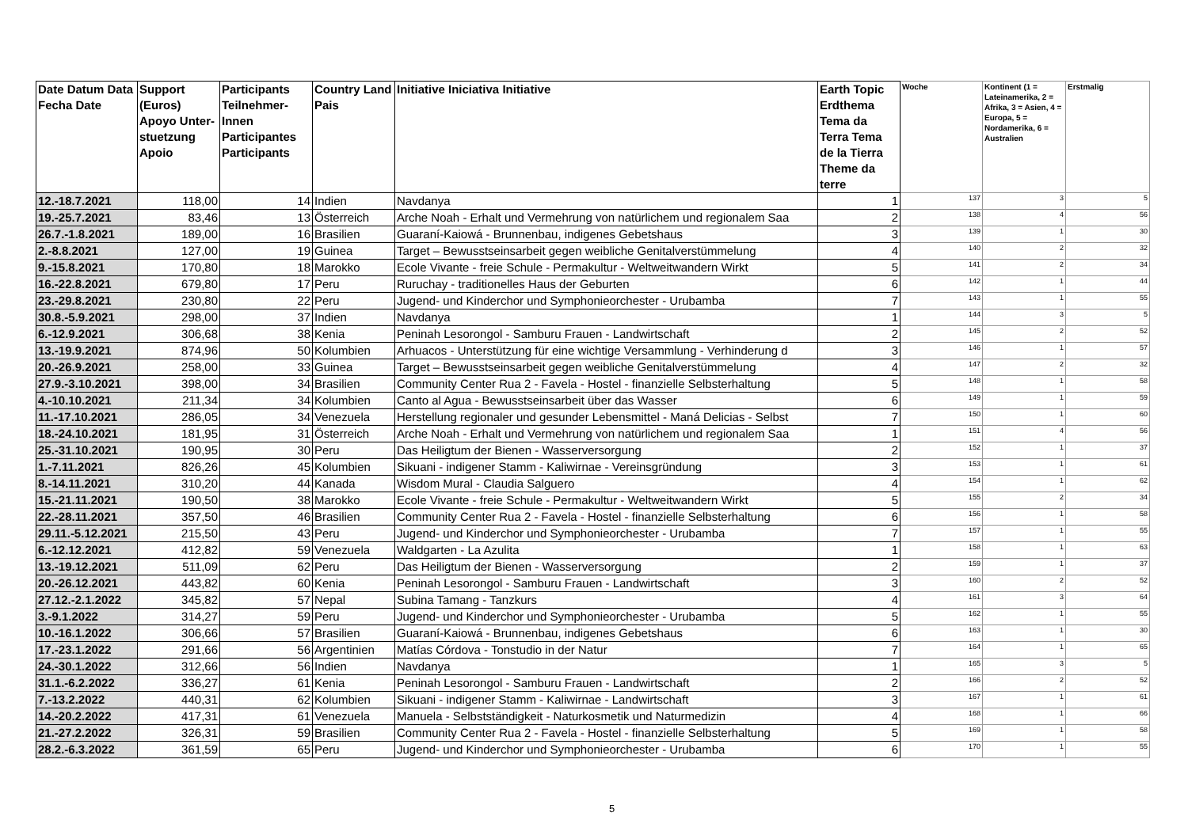| Date Datum Data Fecha Date | Support (Euros) Apoyo Unter-stuetzung Apoio | Participants Teilnehmer-Innen Participantes Participants | Country Land Pais | Initiative Iniciativa Initiative | Earth Topic Erdthema Tema da Terra Tema de la Tierra Theme da terre | Woche | Kontinent (1 = Lateinamerika, 2 = Afrika, 3 = Asien, 4 = Europa, 5 = Nordamerika, 6 = Australien | Erstmalig |
| --- | --- | --- | --- | --- | --- | --- | --- | --- |
| 12.-18.7.2021 | 118,00 | 14 | Indien | Navdanya | 1 | 137 | 3 | 5 |
| 19.-25.7.2021 | 83,46 | 13 | Österreich | Arche Noah - Erhalt und Vermehrung von natürlichem und regionalem Saa | 2 | 138 | 4 | 56 |
| 26.7.-1.8.2021 | 189,00 | 16 | Brasilien | Guaraní-Kaiowá - Brunnenbau, indigenes Gebetshaus | 3 | 139 | 1 | 30 |
| 2.-8.8.2021 | 127,00 | 19 | Guinea | Target – Bewusstseinsarbeit gegen weibliche Genitalverstümmelung | 4 | 140 | 2 | 32 |
| 9.-15.8.2021 | 170,80 | 18 | Marokko | Ecole Vivante - freie Schule - Permakultur - Weltweitwandern Wirkt | 5 | 141 | 2 | 34 |
| 16.-22.8.2021 | 679,80 | 17 | Peru | Ruruchay - traditionelles Haus der Geburten | 6 | 142 | 1 | 44 |
| 23.-29.8.2021 | 230,80 | 22 | Peru | Jugend- und Kinderchor und Symphonieorchester - Urubamba | 7 | 143 | 1 | 55 |
| 30.8.-5.9.2021 | 298,00 | 37 | Indien | Navdanya | 1 | 144 | 3 | 5 |
| 6.-12.9.2021 | 306,68 | 38 | Kenia | Peninah Lesorongol - Samburu Frauen - Landwirtschaft | 2 | 145 | 2 | 52 |
| 13.-19.9.2021 | 874,96 | 50 | Kolumbien | Arhuacos - Unterstützung für eine wichtige Versammlung - Verhinderung d | 3 | 146 | 1 | 57 |
| 20.-26.9.2021 | 258,00 | 33 | Guinea | Target – Bewusstseinsarbeit gegen weibliche Genitalverstümmelung | 4 | 147 | 2 | 32 |
| 27.9.-3.10.2021 | 398,00 | 34 | Brasilien | Community Center Rua 2 - Favela - Hostel - finanzielle Selbsterhaltung | 5 | 148 | 1 | 58 |
| 4.-10.10.2021 | 211,34 | 34 | Kolumbien | Canto al Agua - Bewusstseinsarbeit über das Wasser | 6 | 149 | 1 | 59 |
| 11.-17.10.2021 | 286,05 | 34 | Venezuela | Herstellung regionaler und gesunder Lebensmittel - Maná Delicias - Selbst | 7 | 150 | 1 | 60 |
| 18.-24.10.2021 | 181,95 | 31 | Österreich | Arche Noah - Erhalt und Vermehrung von natürlichem und regionalem Saa | 1 | 151 | 4 | 56 |
| 25.-31.10.2021 | 190,95 | 30 | Peru | Das Heiligtum der Bienen - Wasserversorgung | 2 | 152 | 1 | 37 |
| 1.-7.11.2021 | 826,26 | 45 | Kolumbien | Sikuani - indigener Stamm - Kaliwirnae - Vereinsgründung | 3 | 153 | 1 | 61 |
| 8.-14.11.2021 | 310,20 | 44 | Kanada | Wisdom Mural - Claudia Salguero | 4 | 154 | 1 | 62 |
| 15.-21.11.2021 | 190,50 | 38 | Marokko | Ecole Vivante - freie Schule - Permakultur - Weltweitwandern Wirkt | 5 | 155 | 2 | 34 |
| 22.-28.11.2021 | 357,50 | 46 | Brasilien | Community Center Rua 2 - Favela - Hostel - finanzielle Selbsterhaltung | 6 | 156 | 1 | 58 |
| 29.11.-5.12.2021 | 215,50 | 43 | Peru | Jugend- und Kinderchor und Symphonieorchester - Urubamba | 7 | 157 | 1 | 55 |
| 6.-12.12.2021 | 412,82 | 59 | Venezuela | Waldgarten - La Azulita | 1 | 158 | 1 | 63 |
| 13.-19.12.2021 | 511,09 | 62 | Peru | Das Heiligtum der Bienen - Wasserversorgung | 2 | 159 | 1 | 37 |
| 20.-26.12.2021 | 443,82 | 60 | Kenia | Peninah Lesorongol - Samburu Frauen - Landwirtschaft | 3 | 160 | 2 | 52 |
| 27.12.-2.1.2022 | 345,82 | 57 | Nepal | Subina Tamang - Tanzkurs | 4 | 161 | 3 | 64 |
| 3.-9.1.2022 | 314,27 | 59 | Peru | Jugend- und Kinderchor und Symphonieorchester - Urubamba | 5 | 162 | 1 | 55 |
| 10.-16.1.2022 | 306,66 | 57 | Brasilien | Guaraní-Kaiowá - Brunnenbau, indigenes Gebetshaus | 6 | 163 | 1 | 30 |
| 17.-23.1.2022 | 291,66 | 56 | Argentinien | Matías Córdova - Tonstudio in der Natur | 7 | 164 | 1 | 65 |
| 24.-30.1.2022 | 312,66 | 56 | Indien | Navdanya | 1 | 165 | 3 | 5 |
| 31.1.-6.2.2022 | 336,27 | 61 | Kenia | Peninah Lesorongol - Samburu Frauen - Landwirtschaft | 2 | 166 | 2 | 52 |
| 7.-13.2.2022 | 440,31 | 62 | Kolumbien | Sikuani - indigener Stamm - Kaliwirnae - Landwirtschaft | 3 | 167 | 1 | 61 |
| 14.-20.2.2022 | 417,31 | 61 | Venezuela | Manuela - Selbstständigkeit - Naturkosmetik und Naturmedizin | 4 | 168 | 1 | 66 |
| 21.-27.2.2022 | 326,31 | 59 | Brasilien | Community Center Rua 2 - Favela - Hostel - finanzielle Selbsterhaltung | 5 | 169 | 1 | 58 |
| 28.2.-6.3.2022 | 361,59 | 65 | Peru | Jugend- und Kinderchor und Symphonieorchester - Urubamba | 6 | 170 | 1 | 55 |
5